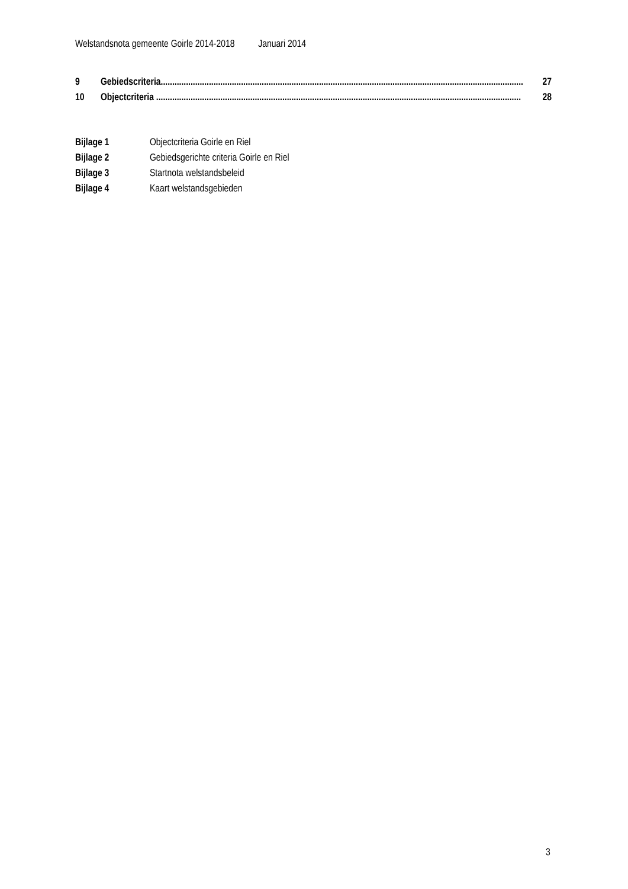Welstandsnota gemeente Goirle 2014-2018 Januari 2014
9 Gebiedscriteria.............................................................................................................................................................. 27
10 Objectcriteria ............................................................................................................................................................... 28
Bijlage 1 Objectcriteria Goirle en Riel
Bijlage 2 Gebiedsgerichte criteria Goirle en Riel
Bijlage 3 Startnota welstandsbeleid
Bijlage 4 Kaart welstandsgebieden
3